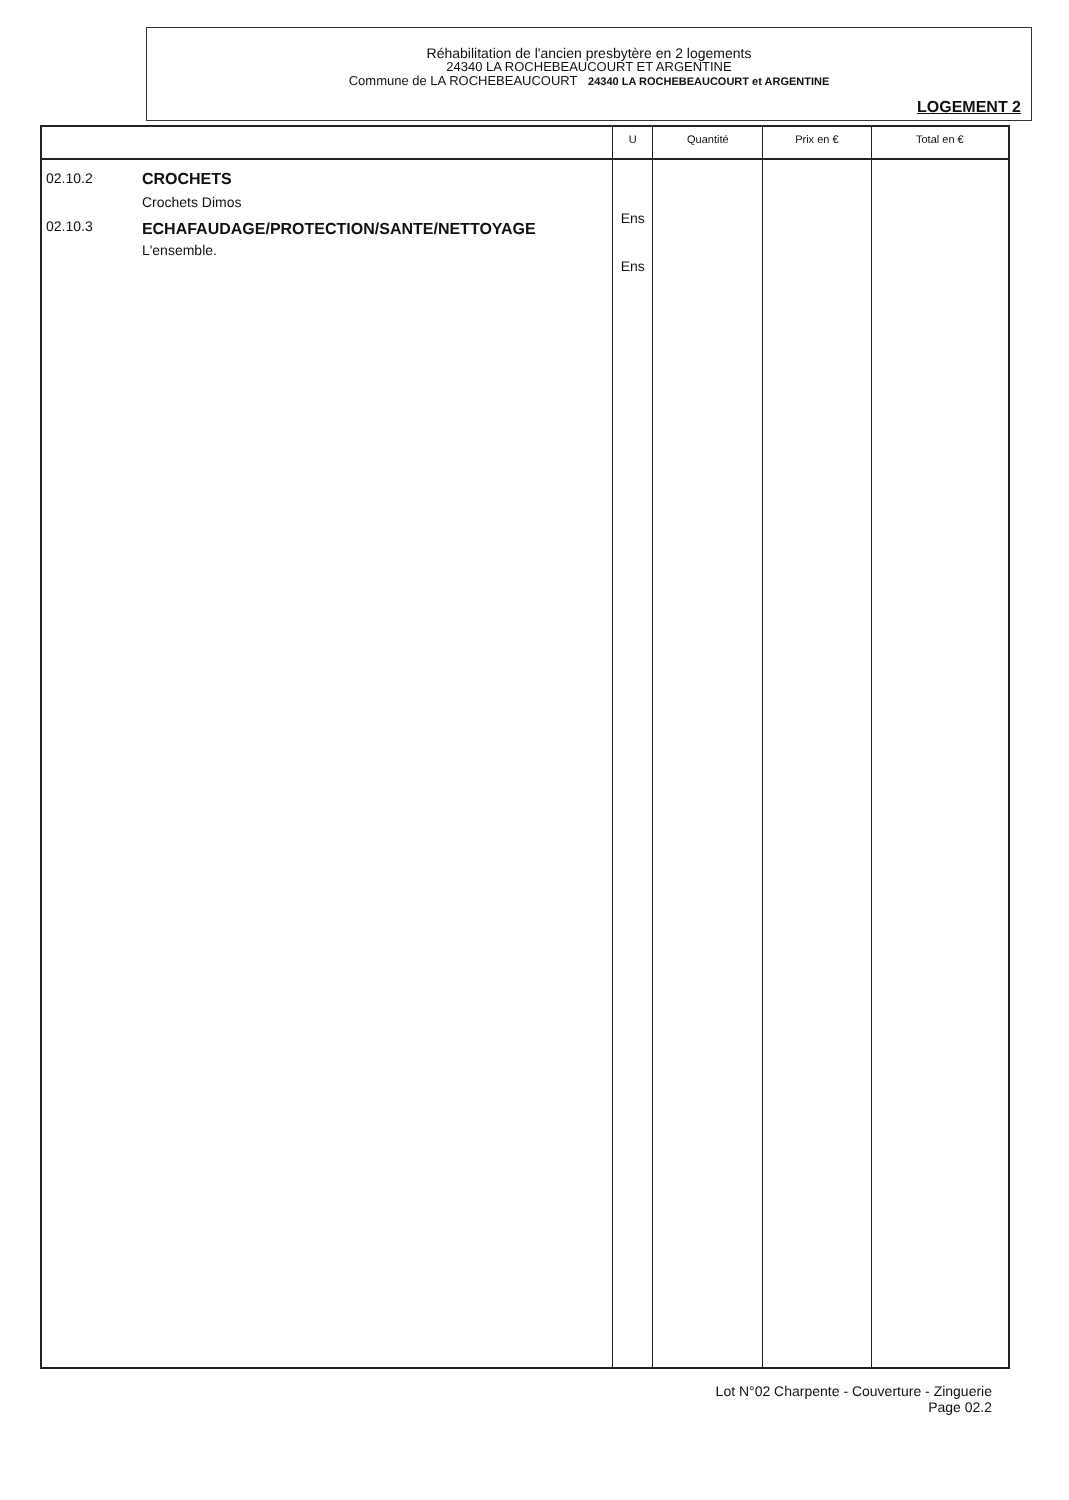Réhabilitation de l'ancien presbytère en 2 logements
24340 LA ROCHEBEAUCOURT ET ARGENTINE
Commune de LA ROCHEBEAUCOURT 24340 LA ROCHEBEAUCOURT et ARGENTINE
LOGEMENT 2
| | | U | Quantité | Prix en € | Total en € |
| --- | --- | --- | --- | --- | --- |
| 02.10.2 02.10.3 | CROCHETS Crochets Dimos ECHAFAUDAGE/PROTECTION/SANTE/NETTOYAGE L'ensemble. | Ens Ens | | | |
Lot N°02 Charpente - Couverture - Zinguerie
Page 02.2